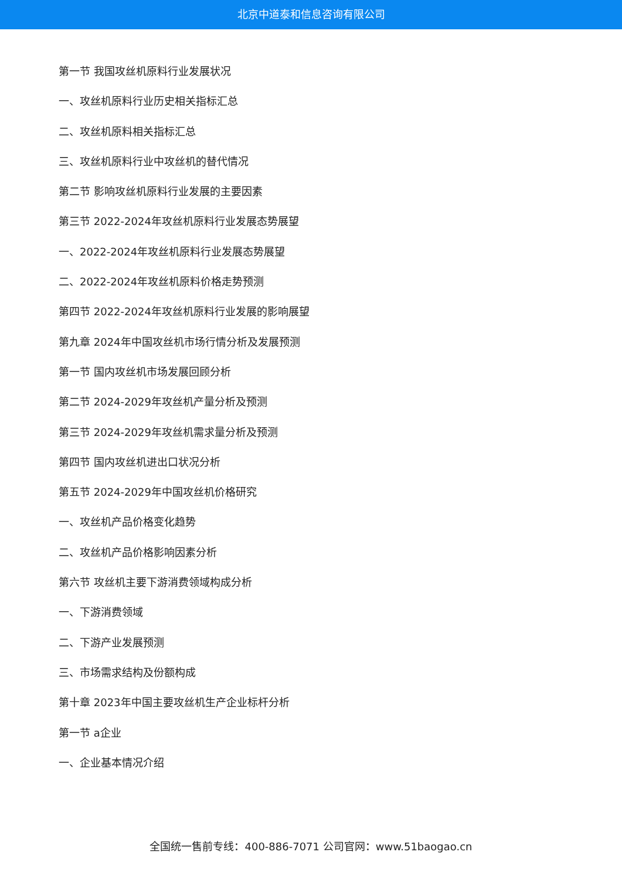北京中道泰和信息咨询有限公司
第一节 我国攻丝机原料行业发展状况
一、攻丝机原料行业历史相关指标汇总
二、攻丝机原料相关指标汇总
三、攻丝机原料行业中攻丝机的替代情况
第二节 影响攻丝机原料行业发展的主要因素
第三节 2022-2024年攻丝机原料行业发展态势展望
一、2022-2024年攻丝机原料行业发展态势展望
二、2022-2024年攻丝机原料价格走势预测
第四节 2022-2024年攻丝机原料行业发展的影响展望
第九章 2024年中国攻丝机市场行情分析及发展预测
第一节 国内攻丝机市场发展回顾分析
第二节 2024-2029年攻丝机产量分析及预测
第三节 2024-2029年攻丝机需求量分析及预测
第四节 国内攻丝机进出口状况分析
第五节 2024-2029年中国攻丝机价格研究
一、攻丝机产品价格变化趋势
二、攻丝机产品价格影响因素分析
第六节 攻丝机主要下游消费领域构成分析
一、下游消费领域
二、下游产业发展预测
三、市场需求结构及份额构成
第十章 2023年中国主要攻丝机生产企业标杆分析
第一节 a企业
一、企业基本情况介绍
全国统一售前专线：400-886-7071 公司官网：www.51baogao.cn